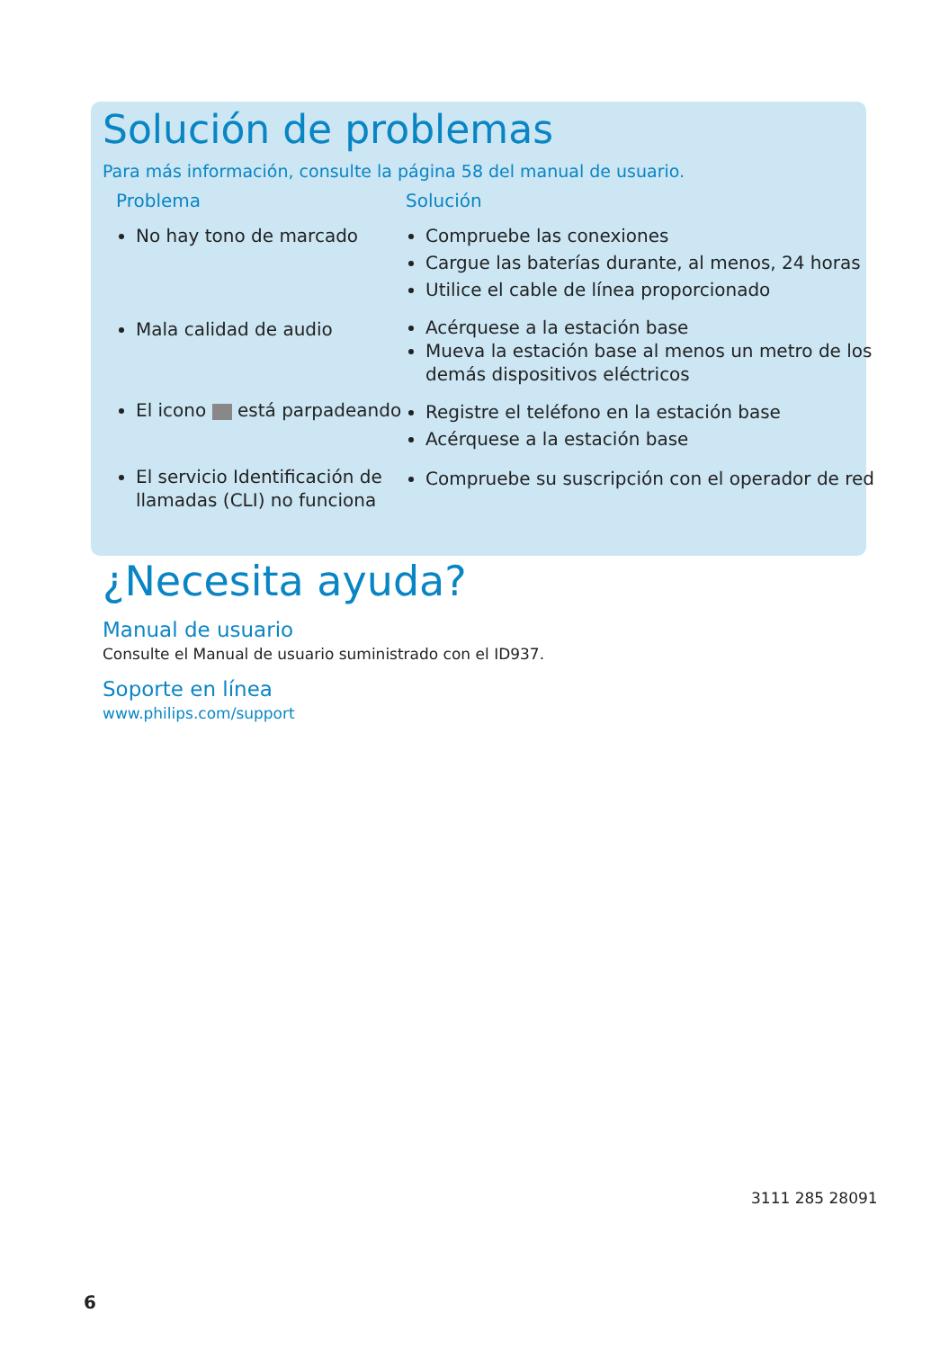Solución de problemas
Para más información, consulte la página 58 del manual de usuario.
| Problema | Solución |
| --- | --- |
| No hay tono de marcado | Compruebe las conexiones Cargue las baterías durante, al menos, 24 horas Utilice el cable de línea proporcionado |
| Mala calidad de audio | Acérquese a la estación base Mueva la estación base al menos un metro de los demás dispositivos eléctricos |
| El icono está parpadeando | Registre el teléfono en la estación base Acérquese a la estación base |
| El servicio Identificación de llamadas (CLI) no funciona | Compruebe su suscripción con el operador de red |
¿Necesita ayuda?
Manual de usuario
Consulte el Manual de usuario suministrado con el ID937.
Soporte en línea
www.philips.com/support
3111 285 28091
6